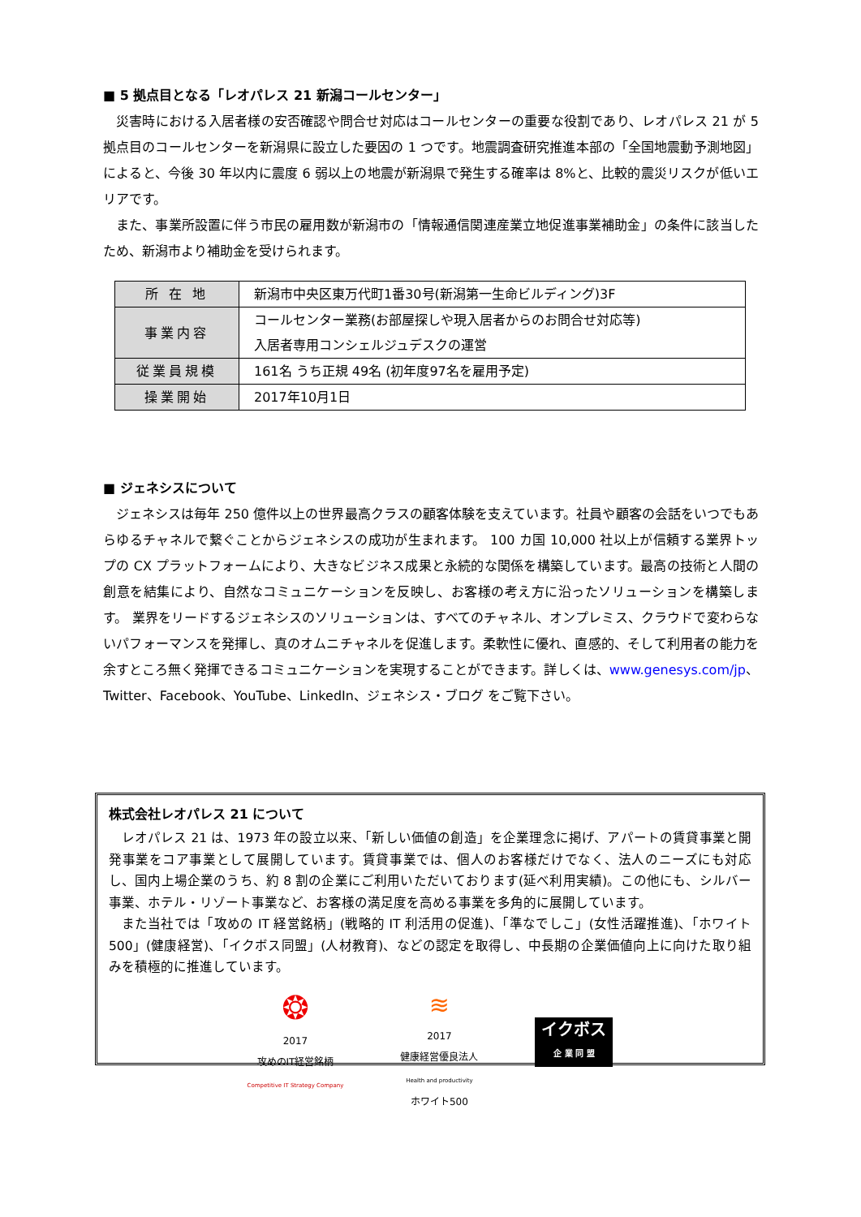■ 5 拠点目となる「レオパレス 21 新潟コールセンター」
災害時における入居者様の安否確認や問合せ対応はコールセンターの重要な役割であり、レオパレス 21 が 5 拠点目のコールセンターを新潟県に設立した要因の 1 つです。地震調査研究推進本部の「全国地震動予測地図」によると、今後 30 年以内に震度 6 弱以上の地震が新潟県で発生する確率は 8%と、比較的震災リスクが低いエリアです。
また、事業所設置に伴う市民の雇用数が新潟市の「情報通信関連産業立地促進事業補助金」の条件に該当したため、新潟市より補助金を受けられます。
| 所 在 地 | 新潟市中央区東万代町1番30号(新潟第一生命ビルディング)3F |
| 事業内容 | コールセンター業務(お部屋探しや現入居者からのお問合せ対応等) 入居者専用コンシェルジュデスクの運営 |
| 従業員規模 | 161名 うち正規 49名 (初年度97名を雇用予定) |
| 操業開始 | 2017年10月1日 |
■ ジェネシスについて
ジェネシスは毎年 250 億件以上の世界最高クラスの顧客体験を支えています。社員や顧客の会話をいつでもあらゆるチャネルで繋ぐことからジェネシスの成功が生まれます。 100 カ国 10,000 社以上が信頼する業界トップの CX プラットフォームにより、大きなビジネス成果と永続的な関係を構築しています。最高の技術と人間の創意を結集により、自然なコミュニケーションを反映し、お客様の考え方に沿ったソリューションを構築します。 業界をリードするジェネシスのソリューションは、すべてのチャネル、オンプレミス、クラウドで変わらないパフォーマンスを発揮し、真のオムニチャネルを促進します。柔軟性に優れ、直感的、そして利用者の能力を余すところ無く発揮できるコミュニケーションを実現することができます。詳しくは、www.genesys.com/jp、 Twitter、Facebook、YouTube、LinkedIn、ジェネシス・ブログ をご覧下さい。
株式会社レオパレス 21 について
レオパレス 21 は、1973 年の設立以来、「新しい価値の創造」を企業理念に掲げ、アパートの賃貸事業と開発事業をコア事業として展開しています。賃貸事業では、個人のお客様だけでなく、法人のニーズにも対応し、国内上場企業のうち、約 8 割の企業にご利用いただいております(延べ利用実績)。この他にも、シルバー事業、ホテル・リゾート事業など、お客様の満足度を高める事業を多角的に展開しています。
また当社では「攻めの IT 経営銘柄」(戦略的 IT 利活用の促進)、「準なでしこ」(女性活躍推進)、「ホワイト 500」(健康経営)、「イクボス同盟」(人材教育)、などの認定を取得し、中長期の企業価値向上に向けた取り組みを積極的に推進しています。
❂
2017
攻めのIT経営銘柄
Competitive IT Strategy Company
≋
2017
健康経営優良法人
Health and productivity
ホワイト500
イクボス
企 業 同 盟